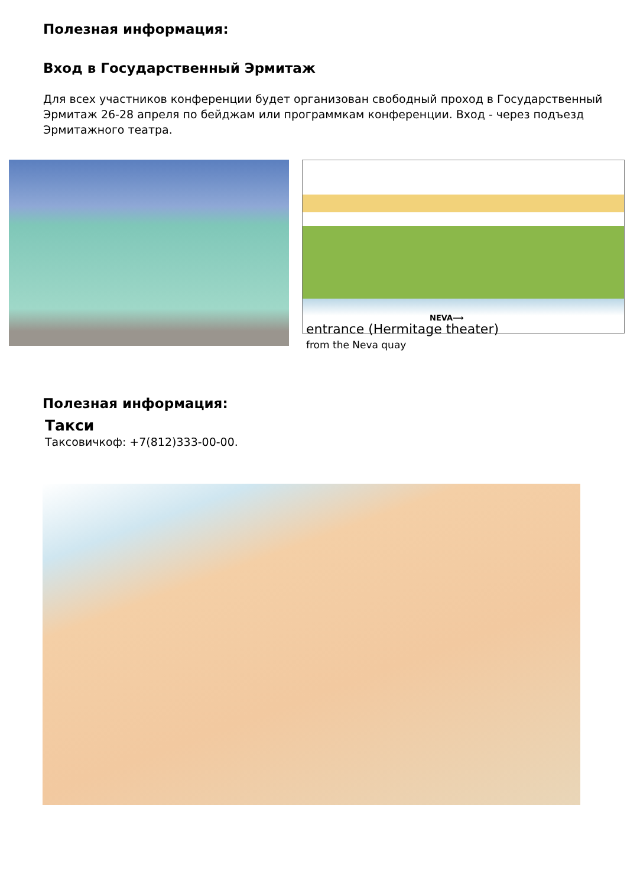Полезная информация:
Вход в Государственный Эрмитаж
Для всех участников конференции будет организован свободный проход в Государственный Эрмитаж 26-28 апреля по бейджам или программкам конференции. Вход - через подъезд Эрмитажного театра.
NEVA⟶
entrance (Hermitage theater)
from the Neva quay
Полезная информация:
Такси
Таксовичкоф: +7(812)333-00-00.